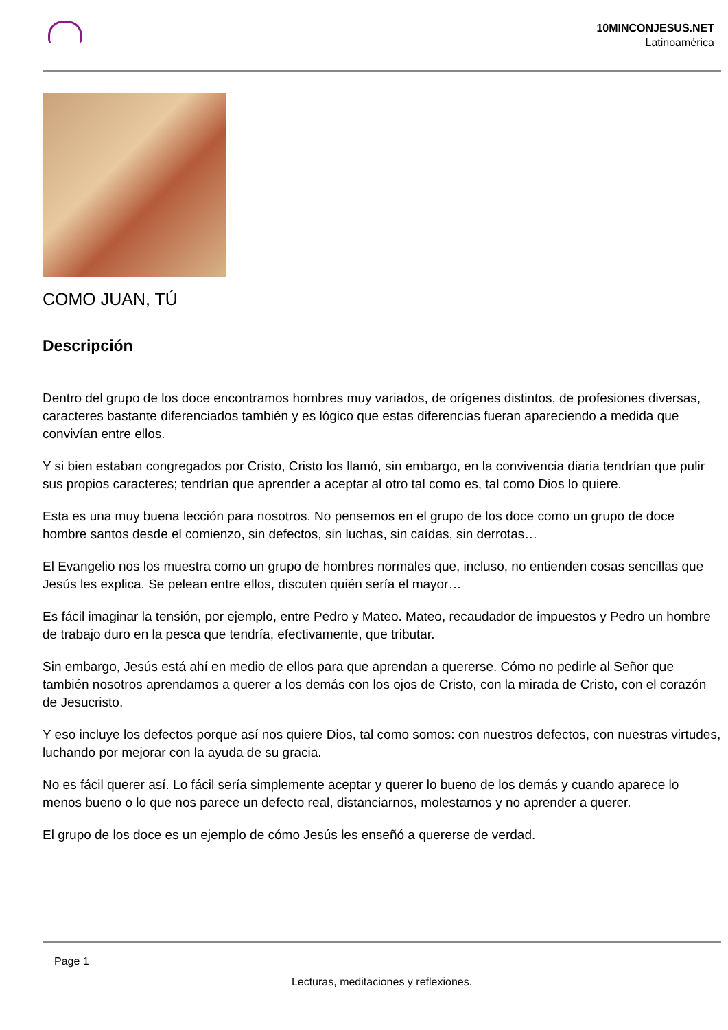10MINCONJESUS.NET
Latinoamérica
COMO JUAN, TÚ
Descripción
Dentro del grupo de los doce encontramos hombres muy variados, de orígenes distintos, de profesiones diversas, caracteres bastante diferenciados también y es lógico que estas diferencias fueran apareciendo a medida que convivían entre ellos.
Y si bien estaban congregados por Cristo, Cristo los llamó, sin embargo, en la convivencia diaria tendrían que pulir sus propios caracteres; tendrían que aprender a aceptar al otro tal como es, tal como Dios lo quiere.
Esta es una muy buena lección para nosotros. No pensemos en el grupo de los doce como un grupo de doce hombre santos desde el comienzo, sin defectos, sin luchas, sin caídas, sin derrotas…
El Evangelio nos los muestra como un grupo de hombres normales que, incluso, no entienden cosas sencillas que Jesús les explica. Se pelean entre ellos, discuten quién sería el mayor…
Es fácil imaginar la tensión, por ejemplo, entre Pedro y Mateo. Mateo, recaudador de impuestos y Pedro un hombre de trabajo duro en la pesca que tendría, efectivamente, que tributar.
Sin embargo, Jesús está ahí en medio de ellos para que aprendan a quererse. Cómo no pedirle al Señor que también nosotros aprendamos a querer a los demás con los ojos de Cristo, con la mirada de Cristo, con el corazón de Jesucristo.
Y eso incluye los defectos porque así nos quiere Dios, tal como somos: con nuestros defectos, con nuestras virtudes, luchando por mejorar con la ayuda de su gracia.
No es fácil querer así. Lo fácil sería simplemente aceptar y querer lo bueno de los demás y cuando aparece lo menos bueno o lo que nos parece un defecto real, distanciarnos, molestarnos y no aprender a querer.
El grupo de los doce es un ejemplo de cómo Jesús les enseñó a quererse de verdad.
Page 1
Lecturas, meditaciones y reflexiones.